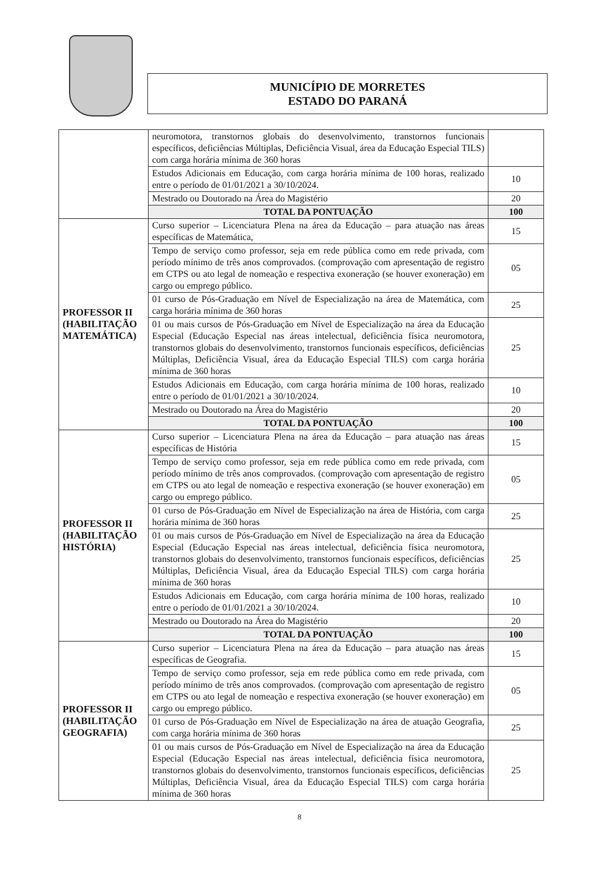MUNICÍPIO DE MORRETES
ESTADO DO PARANÁ
| | neuromotora, transtornos globais do desenvolvimento, transtornos funcionais específicos, deficiências Múltiplas, Deficiência Visual, área da Educação Especial TILS) com carga horária mínima de 360 horas | |
| | Estudos Adicionais em Educação, com carga horária mínima de 100 horas, realizado entre o período de 01/01/2021 a 30/10/2024. | 10 |
| | Mestrado ou Doutorado na Área do Magistério | 20 |
| | TOTAL DA PONTUAÇÃO | 100 |
| PROFESSOR II (HABILITAÇÃO MATEMÁTICA) | Curso superior – Licenciatura Plena na área da Educação – para atuação nas áreas específicas de Matemática, | 15 |
| | Tempo de serviço como professor, seja em rede pública como em rede privada, com período mínimo de três anos comprovados. (comprovação com apresentação de registro em CTPS ou ato legal de nomeação e respectiva exoneração (se houver exoneração) em cargo ou emprego público. | 05 |
| | 01 curso de Pós-Graduação em Nível de Especialização na área de Matemática, com carga horária mínima de 360 horas | 25 |
| | 01 ou mais cursos de Pós-Graduação em Nível de Especialização na área da Educação Especial (Educação Especial nas áreas intelectual, deficiência física neuromotora, transtornos globais do desenvolvimento, transtornos funcionais específicos, deficiências Múltiplas, Deficiência Visual, área da Educação Especial TILS) com carga horária mínima de 360 horas | 25 |
| | Estudos Adicionais em Educação, com carga horária mínima de 100 horas, realizado entre o período de 01/01/2021 a 30/10/2024. | 10 |
| | Mestrado ou Doutorado na Área do Magistério | 20 |
| | TOTAL DA PONTUAÇÃO | 100 |
| PROFESSOR II (HABILITAÇÃO HISTÓRIA) | Curso superior – Licenciatura Plena na área da Educação – para atuação nas áreas específicas de História | 15 |
| | Tempo de serviço como professor, seja em rede pública como em rede privada, com período mínimo de três anos comprovados. (comprovação com apresentação de registro em CTPS ou ato legal de nomeação e respectiva exoneração (se houver exoneração) em cargo ou emprego público. | 05 |
| | 01 curso de Pós-Graduação em Nível de Especialização na área de História, com carga horária mínima de 360 horas | 25 |
| | 01 ou mais cursos de Pós-Graduação em Nível de Especialização na área da Educação Especial (Educação Especial nas áreas intelectual, deficiência física neuromotora, transtornos globais do desenvolvimento, transtornos funcionais específicos, deficiências Múltiplas, Deficiência Visual, área da Educação Especial TILS) com carga horária mínima de 360 horas | 25 |
| | Estudos Adicionais em Educação, com carga horária mínima de 100 horas, realizado entre o período de 01/01/2021 a 30/10/2024. | 10 |
| | Mestrado ou Doutorado na Área do Magistério | 20 |
| | TOTAL DA PONTUAÇÃO | 100 |
| PROFESSOR II (HABILITAÇÃO GEOGRAFIA) | Curso superior – Licenciatura Plena na área da Educação – para atuação nas áreas específicas de Geografia. | 15 |
| | Tempo de serviço como professor, seja em rede pública como em rede privada, com período mínimo de três anos comprovados. (comprovação com apresentação de registro em CTPS ou ato legal de nomeação e respectiva exoneração (se houver exoneração) em cargo ou emprego público. | 05 |
| | 01 curso de Pós-Graduação em Nível de Especialização na área de atuação Geografia, com carga horária mínima de 360 horas | 25 |
| | 01 ou mais cursos de Pós-Graduação em Nível de Especialização na área da Educação Especial (Educação Especial nas áreas intelectual, deficiência física neuromotora, transtornos globais do desenvolvimento, transtornos funcionais específicos, deficiências Múltiplas, Deficiência Visual, área da Educação Especial TILS) com carga horária mínima de 360 horas | 25 |
8